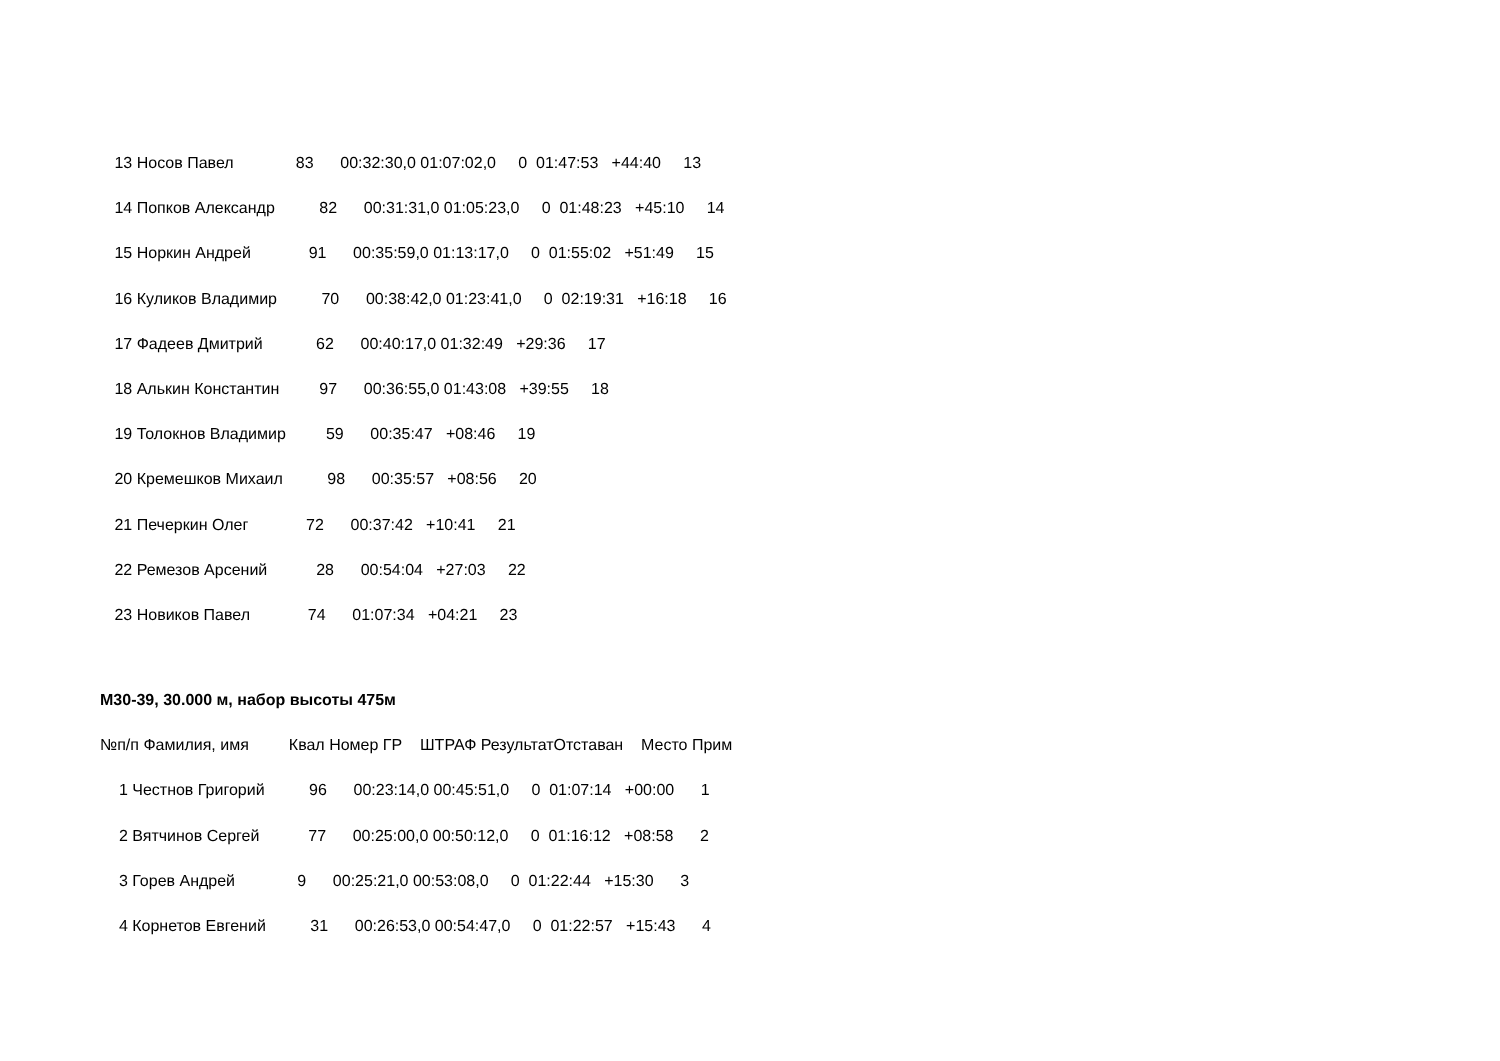13 Носов Павел 83 00:32:30,0 01:07:02,0 0 01:47:53 +44:40 13
14 Попков Александр 82 00:31:31,0 01:05:23,0 0 01:48:23 +45:10 14
15 Норкин Андрей 91 00:35:59,0 01:13:17,0 0 01:55:02 +51:49 15
16 Куликов Владимир 70 00:38:42,0 01:23:41,0 0 02:19:31 +16:18 16
17 Фадеев Дмитрий 62 00:40:17,0 01:32:49 +29:36 17
18 Алькин Константин 97 00:36:55,0 01:43:08 +39:55 18
19 Толокнов Владимир 59 00:35:47 +08:46 19
20 Кремешков Михаил 98 00:35:57 +08:56 20
21 Печеркин Олег 72 00:37:42 +10:41 21
22 Ремезов Арсений 28 00:54:04 +27:03 22
23 Новиков Павел 74 01:07:34 +04:21 23
М30-39, 30.000 м, набор высоты 475м
№п/п Фамилия, имя Квал Номер ГР ШТРАФ РезультатОтставан Место Прим
1 Честнов Григорий 96 00:23:14,0 00:45:51,0 0 01:07:14 +00:00 1
2 Вятчинов Сергей 77 00:25:00,0 00:50:12,0 0 01:16:12 +08:58 2
3 Горев Андрей 9 00:25:21,0 00:53:08,0 0 01:22:44 +15:30 3
4 Корнетов Евгений 31 00:26:53,0 00:54:47,0 0 01:22:57 +15:43 4